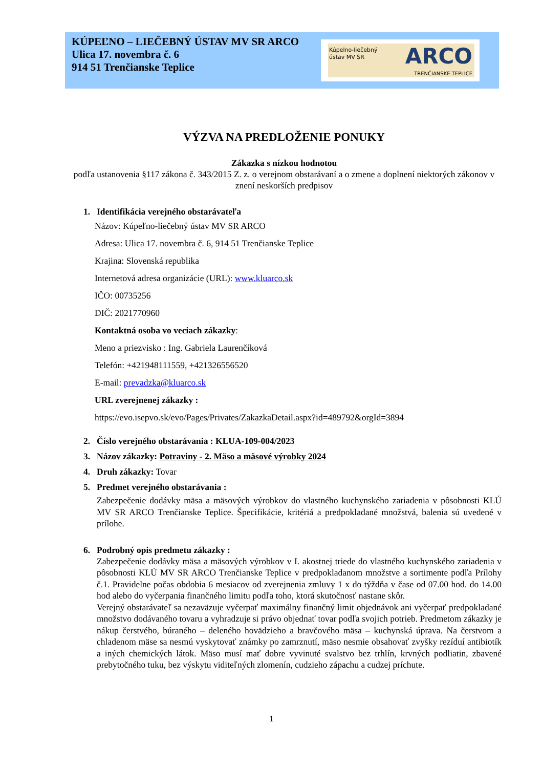KÚPEĽNO – LIEČEBNÝ ÚSTAV MV SR ARCO
Ulica 17. novembra č. 6
914 51 Trenčianske Teplice
Kúpelno-liečebný
ústav MV SR
ARCO
TRENČIANSKE TEPLICE
VÝZVA NA PREDLOŽENIE PONUKY
Zákazka s nízkou hodnotou
podľa ustanovenia §117 zákona č. 343/2015 Z. z. o verejnom obstarávaní a o zmene a doplnení niektorých zákonov v znení neskorších predpisov
1. Identifikácia verejného obstarávateľa
Názov: Kúpeľno-liečebný ústav MV SR ARCO
Adresa: Ulica 17. novembra č. 6, 914 51 Trenčianske Teplice
Krajina: Slovenská republika
Internetová adresa organizácie (URL): www.kluarco.sk
IČO: 00735256
DIČ: 2021770960
Kontaktná osoba vo veciach zákazky:
Meno a priezvisko : Ing. Gabriela Laurenčíková
Telefón: +421948111559, +421326556520
E-mail: prevadzka@kluarco.sk
URL zverejnenej zákazky :
https://evo.isepvo.sk/evo/Pages/Privates/ZakazkaDetail.aspx?id=489792&orgId=3894
2. Číslo verejného obstarávania : KLUA-109-004/2023
3. Názov zákazky: Potraviny - 2. Mäso a mäsové výrobky 2024
4. Druh zákazky: Tovar
5. Predmet verejného obstarávania :
Zabezpečenie dodávky mäsa a mäsových výrobkov do vlastného kuchynského zariadenia v pôsobnosti KLÚ MV SR ARCO Trenčianske Teplice. Špecifikácie, kritériá a predpokladané množstvá, balenia sú uvedené v prílohe.
6. Podrobný opis predmetu zákazky :
Zabezpečenie dodávky mäsa a mäsových výrobkov v I. akostnej triede do vlastného kuchynského zariadenia v pôsobnosti KLÚ MV SR ARCO Trenčianske Teplice v predpokladanom množstve a sortimente podľa Prílohy č.1. Pravidelne počas obdobia 6 mesiacov od zverejnenia zmluvy 1 x do týždňa v čase od 07.00 hod. do 14.00 hod alebo do vyčerpania finančného limitu podľa toho, ktorá skutočnosť nastane skôr.
Verejný obstarávateľ sa nezaväzuje vyčerpať maximálny finančný limit objednávok ani vyčerpať predpokladané množstvo dodávaného tovaru a vyhradzuje si právo objednať tovar podľa svojich potrieb. Predmetom zákazky je nákup čerstvého, búraného – deleného hovädzieho a bravčového mäsa – kuchynská úprava. Na čerstvom a chladenom mäse sa nesmú vyskytovať známky po zamrznutí, mäso nesmie obsahovať zvyšky rezíduí antibiotík a iných chemických látok. Mäso musí mať dobre vyvinuté svalstvo bez trhlín, krvných podliatin, zbavené prebytočného tuku, bez výskytu viditeľných zlomenín, cudzieho zápachu a cudzej príchute.
1